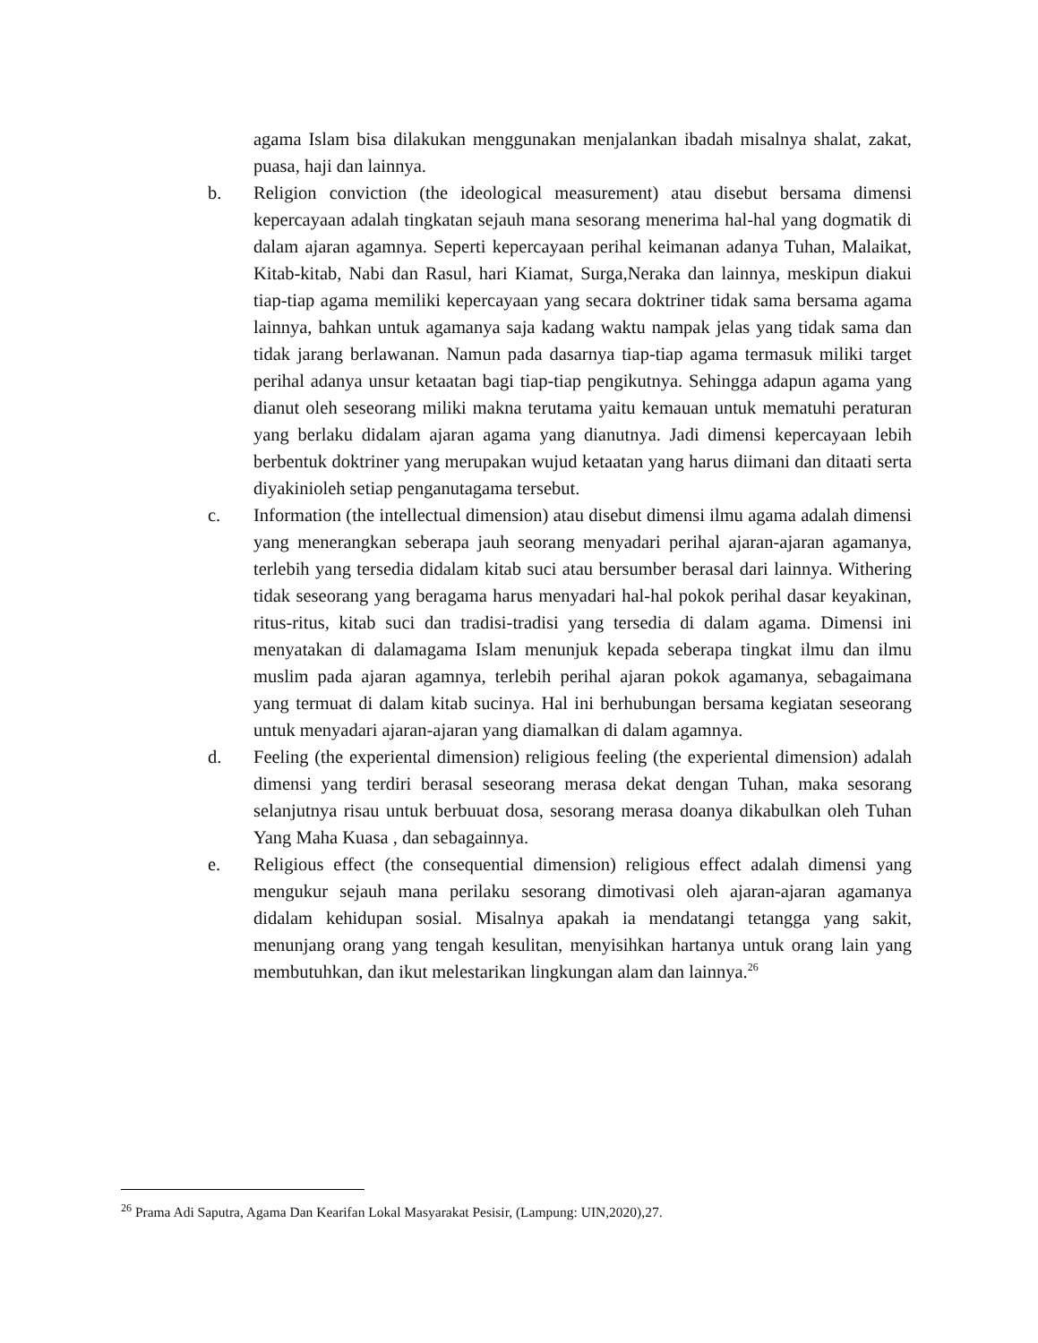agama Islam bisa dilakukan menggunakan menjalankan ibadah misalnya shalat, zakat, puasa, haji dan lainnya.
b. Religion conviction (the ideological measurement) atau disebut bersama dimensi kepercayaan adalah tingkatan sejauh mana sesorang menerima hal-hal yang dogmatik di dalam ajaran agamnya. Seperti kepercayaan perihal keimanan adanya Tuhan, Malaikat, Kitab-kitab, Nabi dan Rasul, hari Kiamat, Surga,Neraka dan lainnya, meskipun diakui tiap-tiap agama memiliki kepercayaan yang secara doktriner tidak sama bersama agama lainnya, bahkan untuk agamanya saja kadang waktu nampak jelas yang tidak sama dan tidak jarang berlawanan. Namun pada dasarnya tiap-tiap agama termasuk miliki target perihal adanya unsur ketaatan bagi tiap-tiap pengikutnya. Sehingga adapun agama yang dianut oleh seseorang miliki makna terutama yaitu kemauan untuk mematuhi peraturan yang berlaku didalam ajaran agama yang dianutnya. Jadi dimensi kepercayaan lebih berbentuk doktriner yang merupakan wujud ketaatan yang harus diimani dan ditaati serta diyakinioleh setiap penganutagama tersebut.
c. Information (the intellectual dimension) atau disebut dimensi ilmu agama adalah dimensi yang menerangkan seberapa jauh seorang menyadari perihal ajaran-ajaran agamanya, terlebih yang tersedia didalam kitab suci atau bersumber berasal dari lainnya. Withering tidak seseorang yang beragama harus menyadari hal-hal pokok perihal dasar keyakinan, ritus-ritus, kitab suci dan tradisi-tradisi yang tersedia di dalam agama. Dimensi ini menyatakan di dalamagama Islam menunjuk kepada seberapa tingkat ilmu dan ilmu muslim pada ajaran agamnya, terlebih perihal ajaran pokok agamanya, sebagaimana yang termuat di dalam kitab sucinya. Hal ini berhubungan bersama kegiatan seseorang untuk menyadari ajaran-ajaran yang diamalkan di dalam agamnya.
d. Feeling (the experiental dimension) religious feeling (the experiental dimension) adalah dimensi yang terdiri berasal seseorang merasa dekat dengan Tuhan, maka sesorang selanjutnya risau untuk berbuuat dosa, sesorang merasa doanya dikabulkan oleh Tuhan Yang Maha Kuasa , dan sebagainnya.
e. Religious effect (the consequential dimension) religious effect adalah dimensi yang mengukur sejauh mana perilaku sesorang dimotivasi oleh ajaran-ajaran agamanya didalam kehidupan sosial. Misalnya apakah ia mendatangi tetangga yang sakit, menunjang orang yang tengah kesulitan, menyisihkan hartanya untuk orang lain yang membutuhkan, dan ikut melestarikan lingkungan alam dan lainnya.<sup>26</sup>
<sup>26</sup> Prama Adi Saputra, Agama Dan Kearifan Lokal Masyarakat Pesisir, (Lampung: UIN,2020),27.